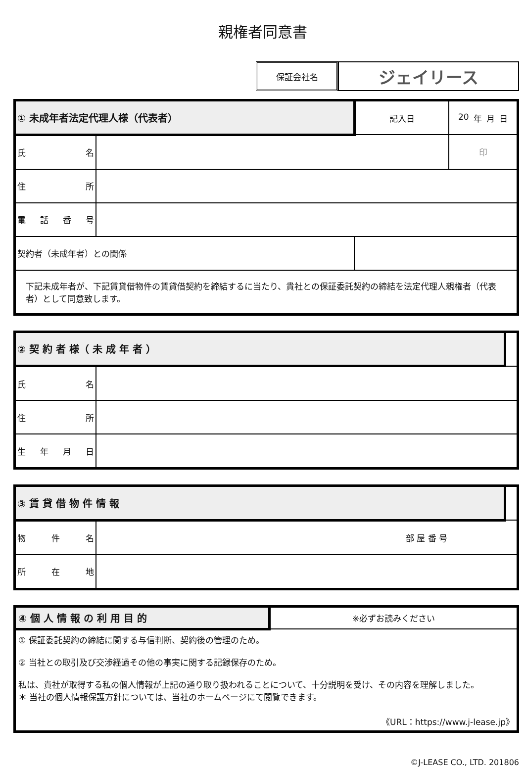親権者同意書
保証会社名
ジェイリース
| ① 未成年者法定代理人様（代表者） | | | 記入日 | 20 年 月 日 | |
| 氏 名 | | | | | 印 |
| 住 所 | | | | | |
| 電 話 番 号 | | | | | |
| 契約者（未成年者）との関係 | | | | | |
| 下記未成年者が、下記賃貸借物件の賃貸借契約を締結するに当たり、貴社との保証委託契約の締結を法定代理人親権者（代表者）として同意致します。 | | | | | |
| ② 契 約 者 様（ 未 成 年 者 ） | | |
| 氏 名 | | |
| 住 所 | | |
| 生 年 月 日 | | |
| ③ 賃 貸 借 物 件 情 報 | | |
| 物 件 名 | 部 屋 番 号 | |
| 所 在 地 | | |
| ④ 個 人 情 報 の 利 用 目 的 | ※必ずお読みください |
| ① 保証委託契約の締結に関する与信判断、契約後の管理のため。 ② 当社との取引及び交渉経過その他の事実に関する記録保存のため。 私は、貴社が取得する私の個人情報が上記の通り取り扱われることについて、十分説明を受け、その内容を理解しました。 ＊ 当社の個人情報保護方針については、当社のホームページにて閲覧できます。 《URL：https://www.j-lease.jp》 | |
©J-LEASE CO., LTD. 201806